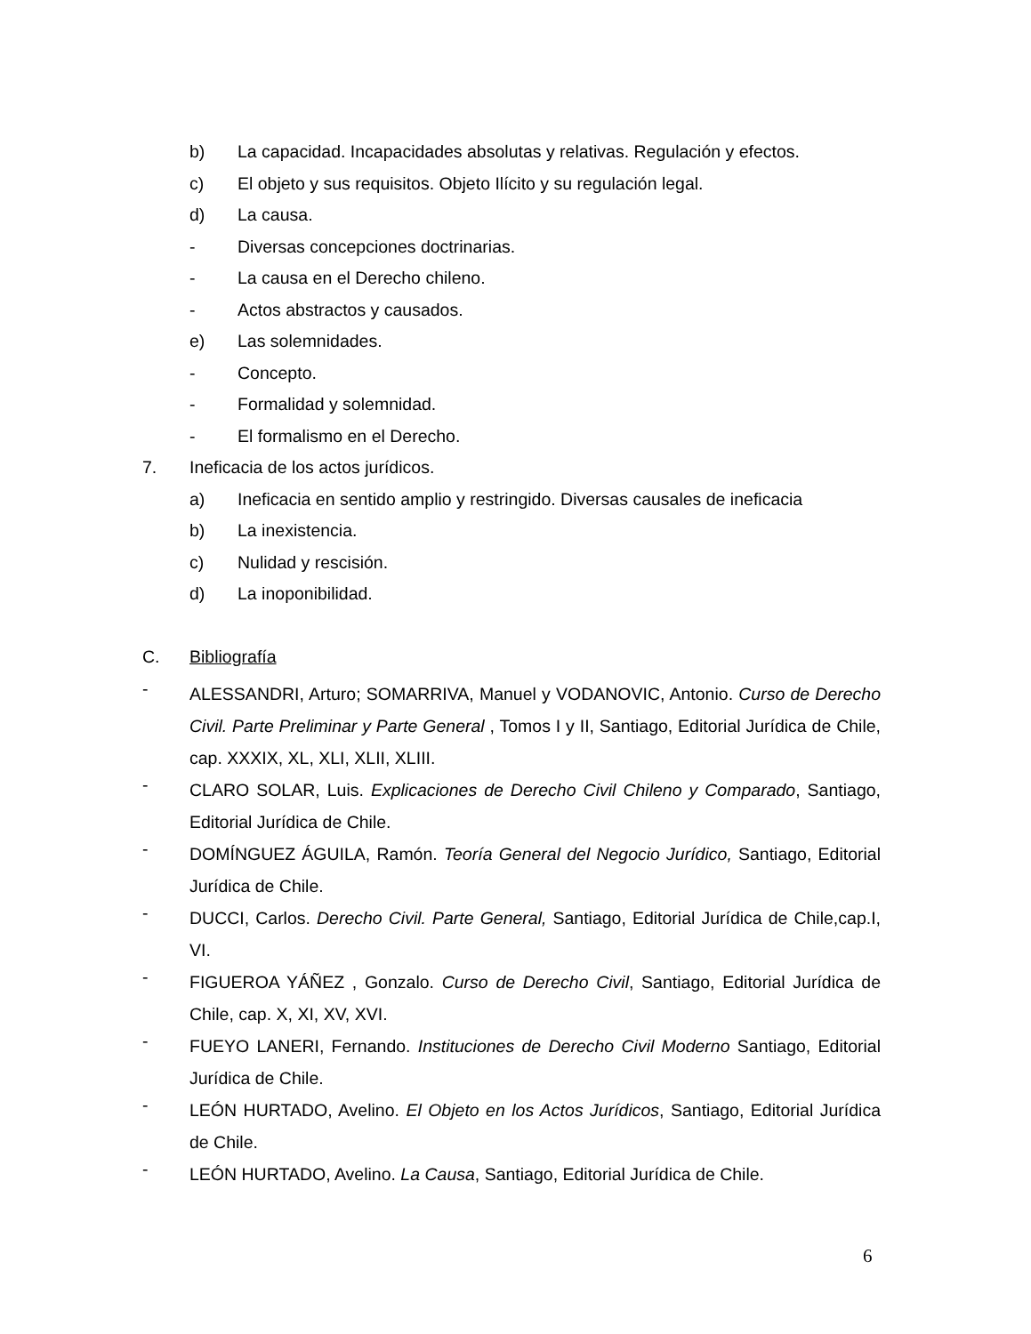b) La capacidad. Incapacidades absolutas y relativas. Regulación y efectos.
c) El objeto y sus requisitos. Objeto Ilícito y su regulación legal.
d) La causa.
- Diversas concepciones doctrinarias.
- La causa en el Derecho chileno.
- Actos abstractos y causados.
e) Las solemnidades.
- Concepto.
- Formalidad y solemnidad.
- El formalismo en el Derecho.
7. Ineficacia de los actos jurídicos.
a) Ineficacia en sentido amplio y restringido. Diversas causales de ineficacia
b) La inexistencia.
c) Nulidad y rescisión.
d) La inoponibilidad.
C. Bibliografía
- ALESSANDRI, Arturo; SOMARRIVA, Manuel y VODANOVIC, Antonio. Curso de Derecho Civil. Parte Preliminar y Parte General , Tomos I y II, Santiago, Editorial Jurídica de Chile, cap. XXXIX, XL, XLI, XLII, XLIII.
- CLARO SOLAR, Luis. Explicaciones de Derecho Civil Chileno y Comparado, Santiago, Editorial Jurídica de Chile.
- DOMÍNGUEZ ÁGUILA, Ramón. Teoría General del Negocio Jurídico, Santiago, Editorial Jurídica de Chile.
- DUCCI, Carlos. Derecho Civil. Parte General, Santiago, Editorial Jurídica de Chile,cap.I, VI.
- FIGUEROA YÁÑEZ , Gonzalo. Curso de Derecho Civil, Santiago, Editorial Jurídica de Chile, cap. X, XI, XV, XVI.
- FUEYO LANERI, Fernando. Instituciones de Derecho Civil Moderno Santiago, Editorial Jurídica de Chile.
- LEÓN HURTADO, Avelino. El Objeto en los Actos Jurídicos, Santiago, Editorial Jurídica de Chile.
- LEÓN HURTADO, Avelino. La Causa, Santiago, Editorial Jurídica de Chile.
6